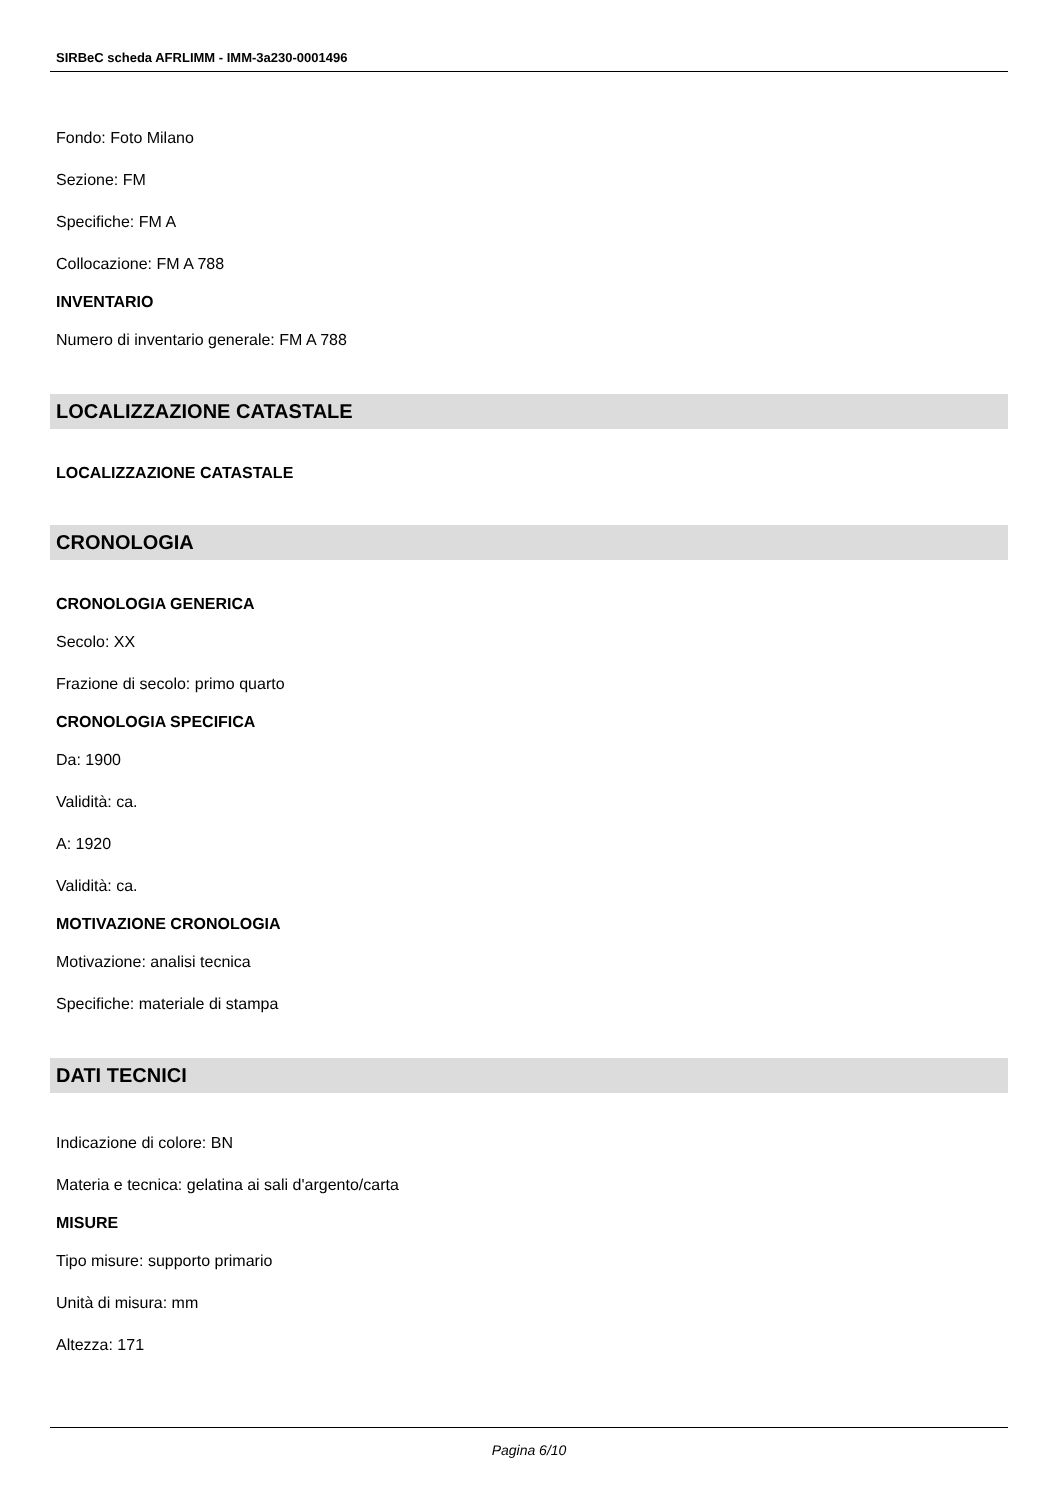SIRBeC scheda AFRLIMM - IMM-3a230-0001496
Fondo: Foto Milano
Sezione: FM
Specifiche: FM A
Collocazione: FM A 788
INVENTARIO
Numero di inventario generale: FM A 788
LOCALIZZAZIONE CATASTALE
LOCALIZZAZIONE CATASTALE
CRONOLOGIA
CRONOLOGIA GENERICA
Secolo: XX
Frazione di secolo: primo quarto
CRONOLOGIA SPECIFICA
Da: 1900
Validità: ca.
A: 1920
Validità: ca.
MOTIVAZIONE CRONOLOGIA
Motivazione: analisi tecnica
Specifiche: materiale di stampa
DATI TECNICI
Indicazione di colore: BN
Materia e tecnica: gelatina ai sali d'argento/carta
MISURE
Tipo misure: supporto primario
Unità di misura: mm
Altezza: 171
Pagina 6/10